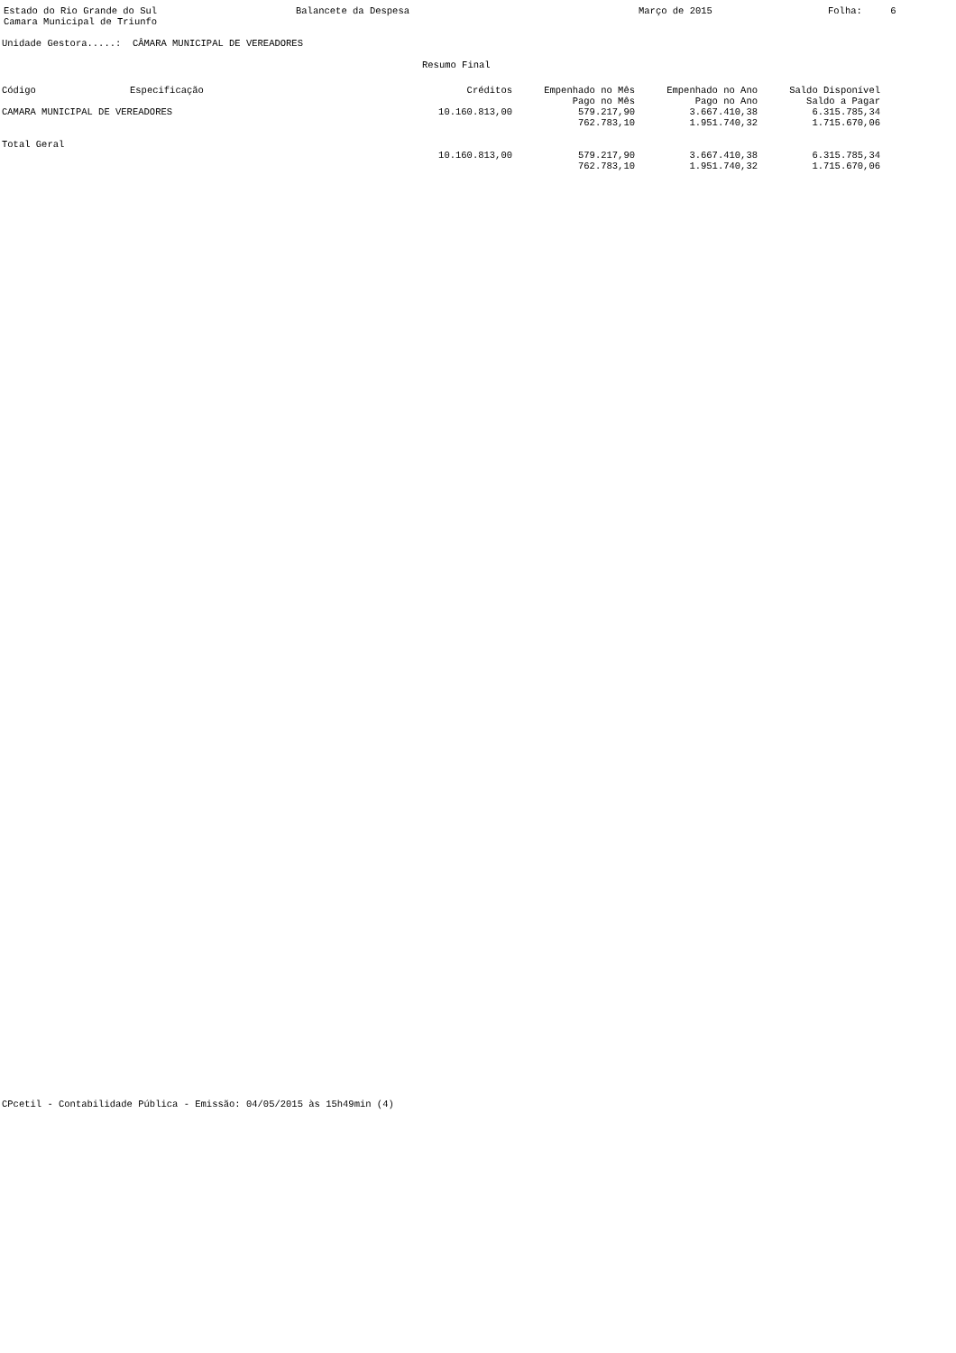Estado do Rio Grande do Sul Camara Municipal de Triunfo
Balancete da Despesa
Março de 2015
Folha: 6
Unidade Gestora.....: CÂMARA MUNICIPAL DE VEREADORES
Resumo Final
| Código | Especificação | Créditos | Empenhado no Mês | Empenhado no Ano | Saldo Disponível |
| --- | --- | --- | --- | --- | --- |
| | | | Pago no Mês | Pago no Ano | Saldo a Pagar |
| CAMARA MUNICIPAL DE VEREADORES | | 10.160.813,00 | 579.217,90 | 3.667.410,38 | 6.315.785,34 |
| | | | 762.783,10 | 1.951.740,32 | 1.715.670,06 |
| Total Geral | | | | | |
| | | 10.160.813,00 | 579.217,90 | 3.667.410,38 | 6.315.785,34 |
| | | | 762.783,10 | 1.951.740,32 | 1.715.670,06 |
CPcetil - Contabilidade Pública - Emissão: 04/05/2015 às 15h49min (4)